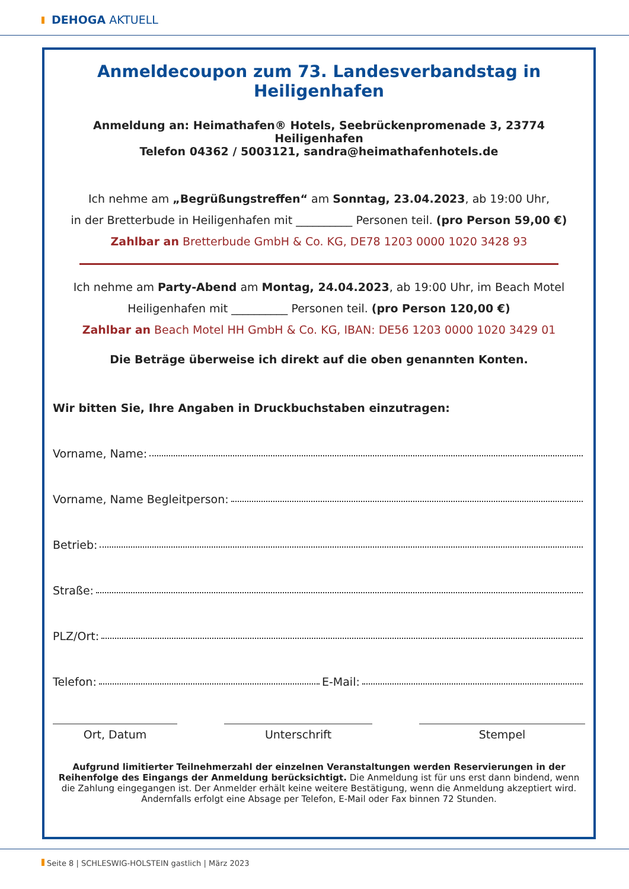DEHOGA AKTUELL
Anmeldecoupon zum 73. Landesverbandstag in Heiligenhafen
Anmeldung an: Heimathafen® Hotels, Seebrückenpromenade 3, 23774 Heiligenhafen
Telefon 04362 / 5003121, sandra@heimathafenhotels.de
Ich nehme am „Begrüßungstreffen“ am Sonntag, 23.04.2023, ab 19:00 Uhr,
in der Bretterbude in Heiligenhafen mit __________ Personen teil. (pro Person 59,00 €)
Zahlbar an Bretterbude GmbH & Co. KG, DE78 1203 0000 1020 3428 93
Ich nehme am Party-Abend am Montag, 24.04.2023, ab 19:00 Uhr, im Beach Motel
Heiligenhafen mit __________ Personen teil. (pro Person 120,00 €)
Zahlbar an Beach Motel HH GmbH & Co. KG, IBAN: DE56 1203 0000 1020 3429 01
Die Beträge überweise ich direkt auf die oben genannten Konten.
Wir bitten Sie, Ihre Angaben in Druckbuchstaben einzutragen:
Vorname, Name:
Vorname, Name Begleitperson:
Betrieb:
Straße:
PLZ/Ort:
Telefon: E-Mail:
Ort, Datum Unterschrift Stempel
Aufgrund limitierter Teilnehmerzahl der einzelnen Veranstaltungen werden Reservierungen in der Reihenfolge des Eingangs der Anmeldung berücksichtigt. Die Anmeldung ist für uns erst dann bindend, wenn die Zahlung eingegangen ist. Der Anmelder erhält keine weitere Bestätigung, wenn die Anmeldung akzeptiert wird. Andernfalls erfolgt eine Absage per Telefon, E-Mail oder Fax binnen 72 Stunden.
Seite 8 | SCHLESWIG-HOLSTEIN gastlich | März 2023